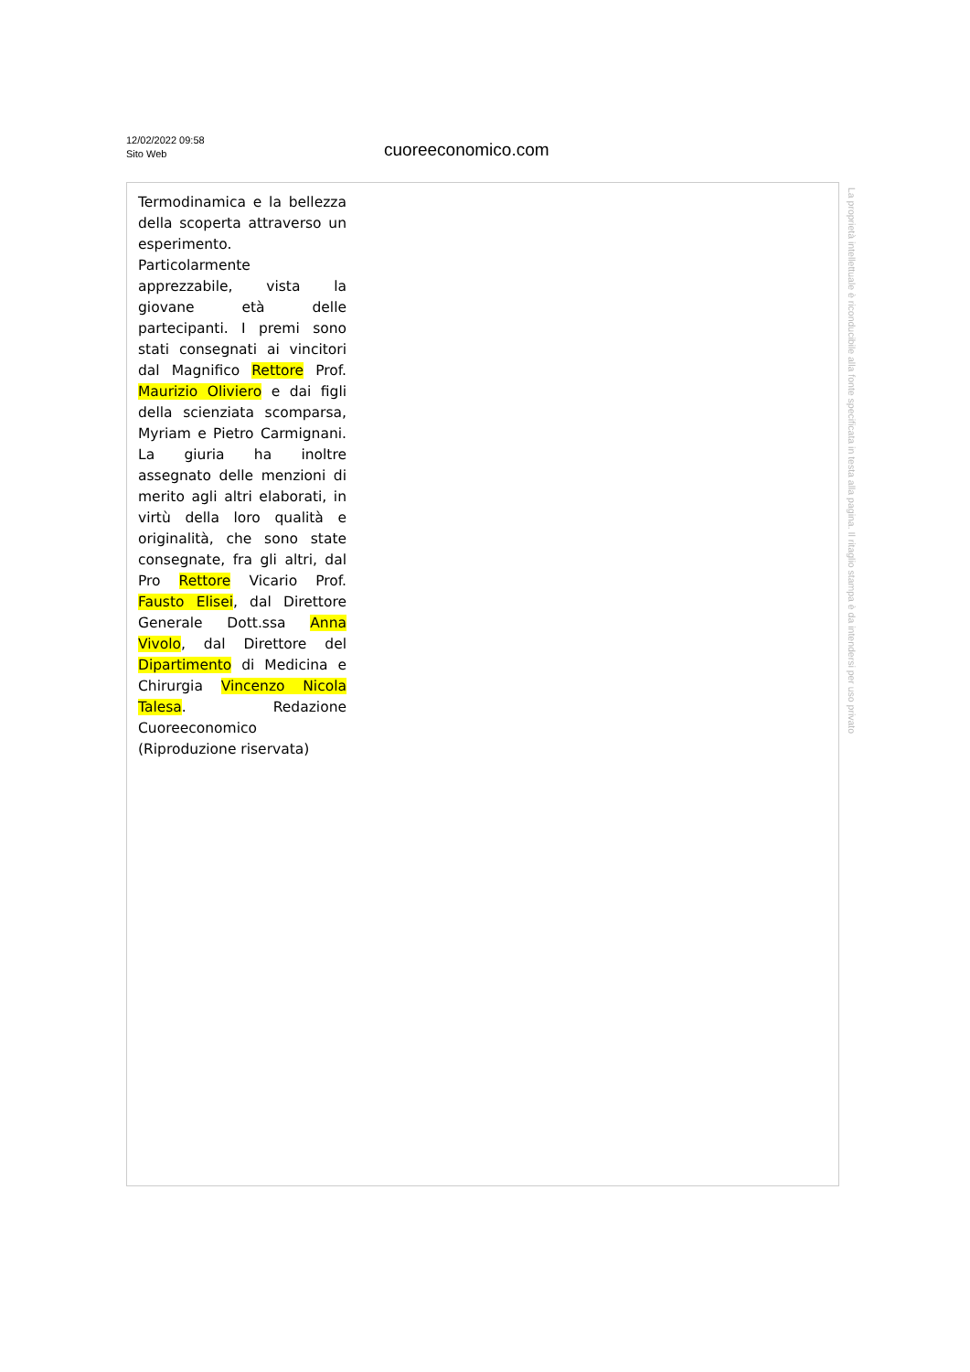12/02/2022 09:58
Sito Web
cuoreeconomico.com
Termodinamica e la bellezza della scoperta attraverso un esperimento. Particolarmente apprezzabile, vista la giovane età delle partecipanti. I premi sono stati consegnati ai vincitori dal Magnifico Rettore Prof. Maurizio Oliviero e dai figli della scienziata scomparsa, Myriam e Pietro Carmignani. La giuria ha inoltre assegnato delle menzioni di merito agli altri elaborati, in virtù della loro qualità e originalità, che sono state consegnate, fra gli altri, dal Pro Rettore Vicario Prof. Fausto Elisei, dal Direttore Generale Dott.ssa Anna Vivolo, dal Direttore del Dipartimento di Medicina e Chirurgia Vincenzo Nicola Talesa. Redazione Cuoreeconomico (Riproduzione riservata)
La proprietà intellettuale è riconducibile alla fonte specificata in testa alla pagina. Il ritaglio stampa è da intendersi per uso privato